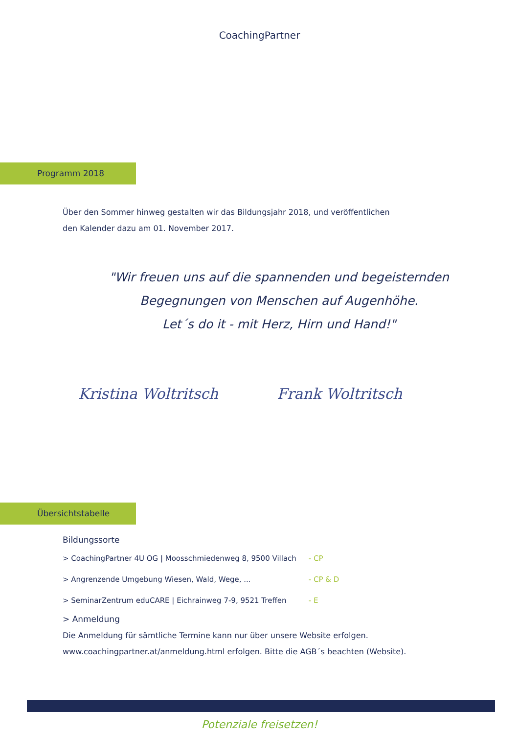CoachingPartner
Programm 2018
Über den Sommer hinweg gestalten wir das Bildungsjahr 2018, und veröffentlichen
den Kalender dazu am 01. November 2017.
"Wir freuen uns auf die spannenden und begeisternden
Begegnungen von Menschen auf Augenhöhe.
Let´s do it - mit Herz, Hirn und Hand!"
Kristina Woltritsch Frank Woltritsch
Übersichtstabelle
Bildungssorte
| > CoachingPartner 4U OG / Moosschmiedenweg 8, 9500 Villach | - CP |
| > Angrenzende Umgebung Wiesen, Wald, Wege, ... | - CP & D |
| > SeminarZentrum eduCARE / Eichrainweg 7-9, 9521 Treffen | - E |
> Anmeldung
Die Anmeldung für sämtliche Termine kann nur über unsere Website erfolgen.
www.coachingpartner.at/anmeldung.html erfolgen. Bitte die AGB´s beachten (Website).
Potenziale freisetzen!